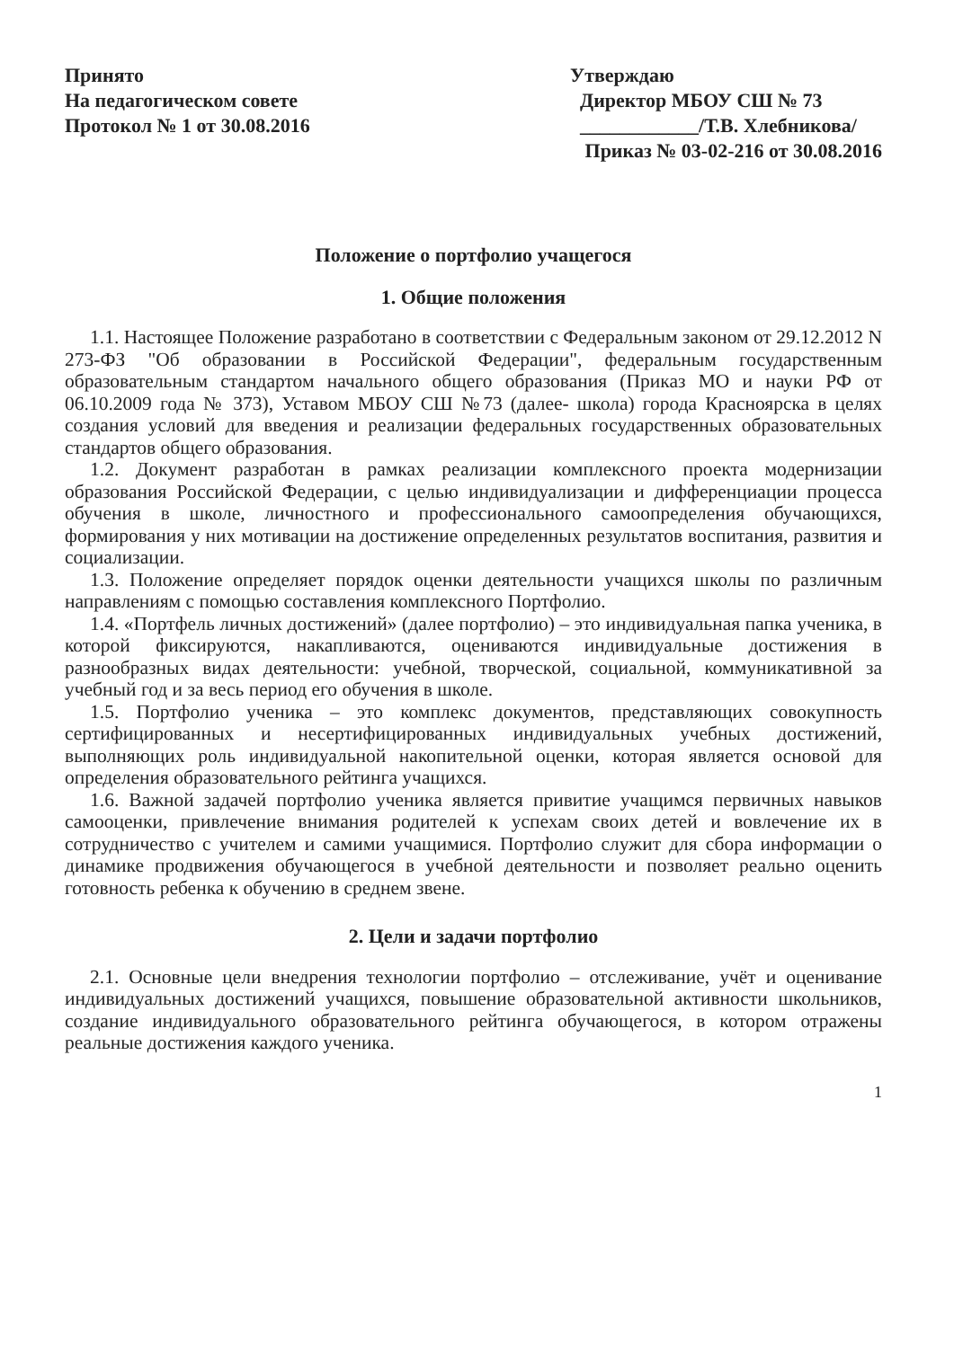Принято
На педагогическом совете
Протокол № 1 от 30.08.2016
Утверждаю
Директор МБОУ СШ № 73
____________/Т.В. Хлебникова/
Приказ № 03-02-216 от 30.08.2016
Положение о портфолио учащегося
1. Общие положения
1.1. Настоящее Положение разработано в соответствии с Федеральным законом от 29.12.2012 N 273-ФЗ "Об образовании в Российской Федерации", федеральным государственным образовательным стандартом начального общего образования (Приказ МО и науки РФ от 06.10.2009 года № 373), Уставом МБОУ СШ №73 (далее- школа) города Красноярска в целях создания условий для введения и реализации федеральных государственных образовательных стандартов общего образования.
1.2. Документ разработан в рамках реализации комплексного проекта модернизации образования Российской Федерации, с целью индивидуализации и дифференциации процесса обучения в школе, личностного и профессионального самоопределения обучающихся, формирования у них мотивации на достижение определенных результатов воспитания, развития и социализации.
1.3. Положение определяет порядок оценки деятельности учащихся школы по различным направлениям с помощью составления комплексного Портфолио.
1.4. «Портфель личных достижений» (далее портфолио) – это индивидуальная папка ученика, в которой фиксируются, накапливаются, оцениваются индивидуальные достижения в разнообразных видах деятельности: учебной, творческой, социальной, коммуникативной за учебный год и за весь период его обучения в школе.
1.5. Портфолио ученика – это комплекс документов, представляющих совокупность сертифицированных и несертифицированных индивидуальных учебных достижений, выполняющих роль индивидуальной накопительной оценки, которая является основой для определения образовательного рейтинга учащихся.
1.6. Важной задачей портфолио ученика является привитие учащимся первичных навыков самооценки, привлечение внимания родителей к успехам своих детей и вовлечение их в сотрудничество с учителем и самими учащимися. Портфолио служит для сбора информации о динамике продвижения обучающегося в учебной деятельности и позволяет реально оценить готовность ребенка к обучению в среднем звене.
2. Цели и задачи портфолио
2.1. Основные цели внедрения технологии портфолио – отслеживание, учёт и оценивание индивидуальных достижений учащихся, повышение образовательной активности школьников, создание индивидуального образовательного рейтинга обучающегося, в котором отражены реальные достижения каждого ученика.
1